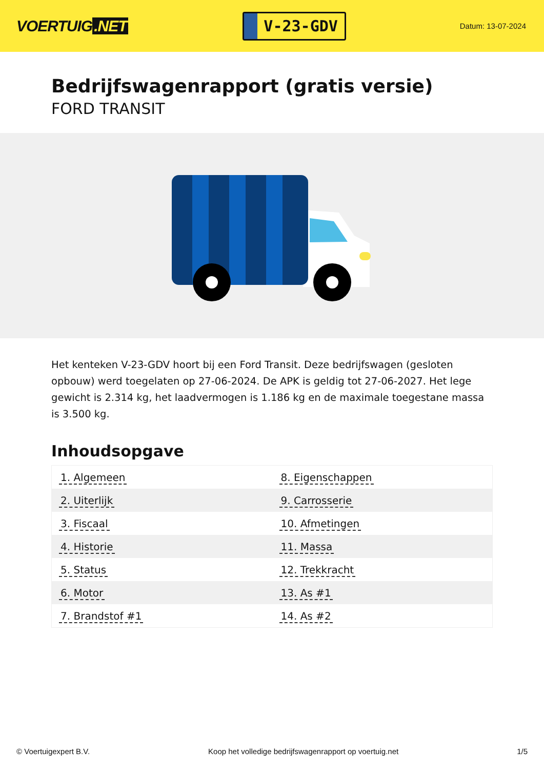VOERTUIG.NET
V-23-GDV
Datum: 13-07-2024
Bedrijfswagenrapport (gratis versie)
FORD TRANSIT
Het kenteken V-23-GDV hoort bij een Ford Transit. Deze bedrijfswagen (gesloten opbouw) werd toegelaten op 27-06-2024. De APK is geldig tot 27-06-2027. Het lege gewicht is 2.314 kg, het laadvermogen is 1.186 kg en de maximale toegestane massa is 3.500 kg.
Inhoudsopgave
| 1. Algemeen | 8. Eigenschappen |
| 2. Uiterlijk | 9. Carrosserie |
| 3. Fiscaal | 10. Afmetingen |
| 4. Historie | 11. Massa |
| 5. Status | 12. Trekkracht |
| 6. Motor | 13. As #1 |
| 7. Brandstof #1 | 14. As #2 |
© Voertuigexpert B.V. Koop het volledige bedrijfswagenrapport op voertuig.net 1/5